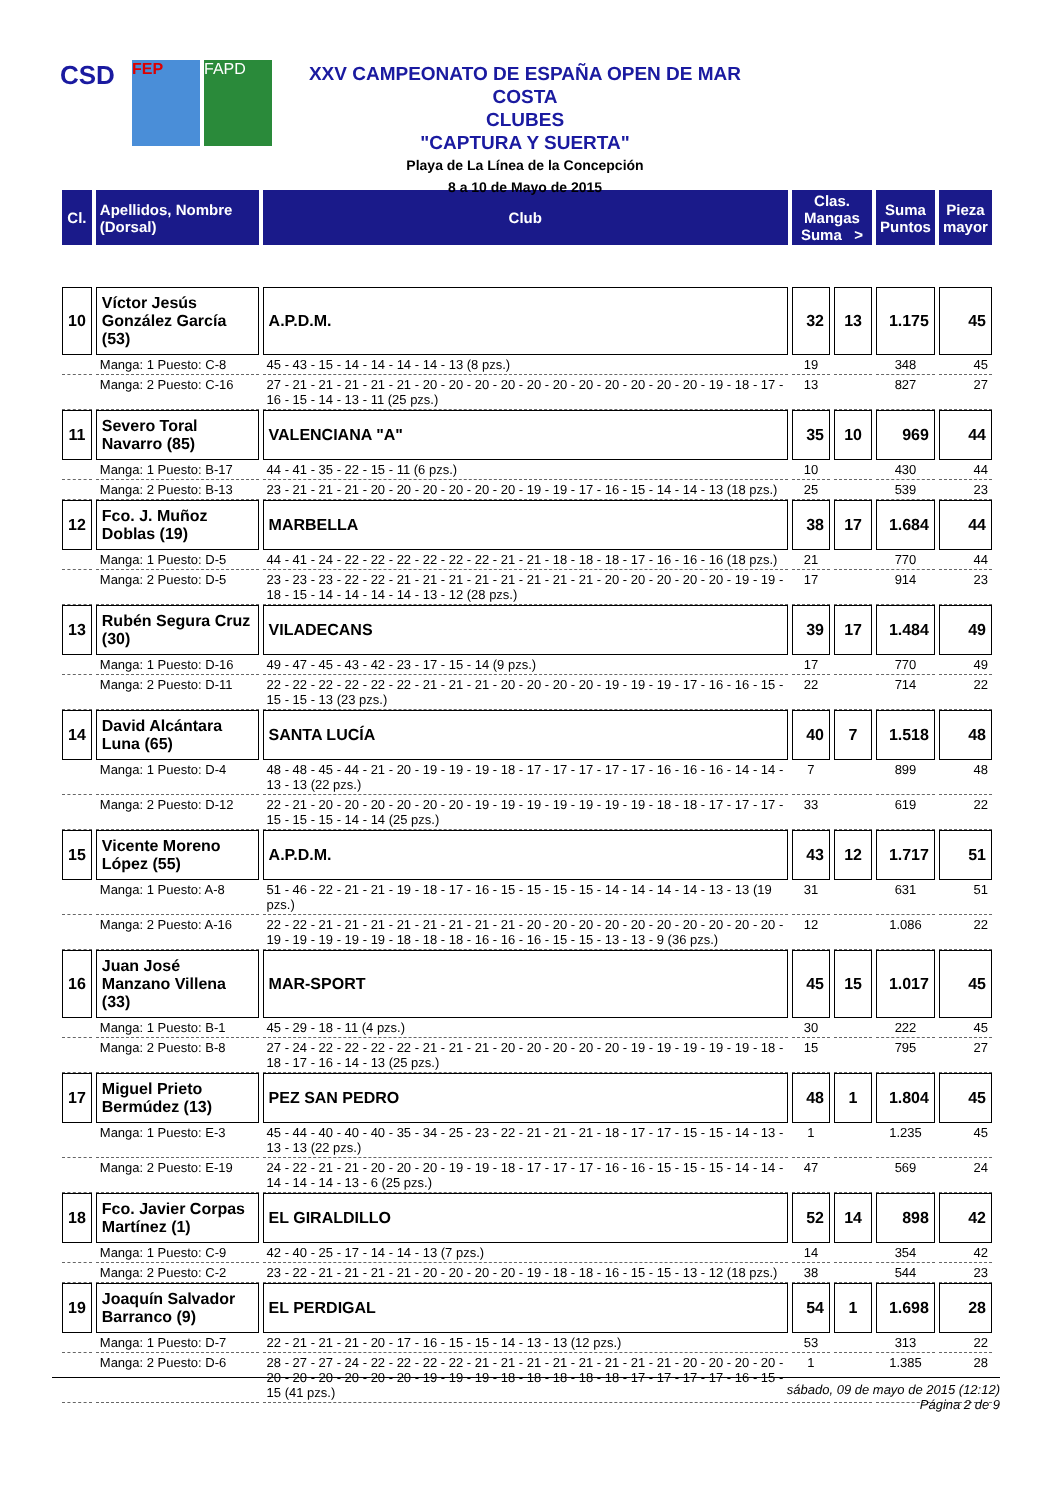CSD
FEP FAPD
XXV CAMPEONATO DE ESPAÑA OPEN DE MAR COSTA
CLUBES
"CAPTURA Y SUERTA"
Playa de La Línea de la Concepción
8 a 10 de Mayo de 2015
| Cl. | Apellidos, Nombre (Dorsal) | Club | Clas. Mangas Suma > | | Suma Puntos | Pieza mayor |
| --- | --- | --- | --- | --- | --- | --- |
| 10 | Víctor Jesús González García (53) | A.P.D.M. | 32 | 13 | 1.175 | 45 |
| | Manga: 1 Puesto: C-8 | 45 - 43 - 15 - 14 - 14 - 14 - 14 - 13 (8 pzs.) | 19 | | 348 | 45 |
| | Manga: 2 Puesto: C-16 | 27 - 21 - 21 - 21 - 21 - 21 - 20 - 20 - 20 - 20 - 20 - 20 - 20 - 20 - 20 - 20 - 20 - 19 - 18 - 17 - 16 - 15 - 14 - 13 - 11 (25 pzs.) | 13 | | 827 | 27 |
| 11 | Severo Toral Navarro (85) | VALENCIANA "A" | 35 | 10 | 969 | 44 |
| | Manga: 1 Puesto: B-17 | 44 - 41 - 35 - 22 - 15 - 11 (6 pzs.) | 10 | | 430 | 44 |
| | Manga: 2 Puesto: B-13 | 23 - 21 - 21 - 21 - 20 - 20 - 20 - 20 - 20 - 20 - 19 - 19 - 17 - 16 - 15 - 14 - 14 - 13 (18 pzs.) | 25 | | 539 | 23 |
| 12 | Fco. J. Muñoz Doblas (19) | MARBELLA | 38 | 17 | 1.684 | 44 |
| | Manga: 1 Puesto: D-5 | 44 - 41 - 24 - 22 - 22 - 22 - 22 - 22 - 22 - 21 - 21 - 18 - 18 - 18 - 17 - 16 - 16 - 16 (18 pzs.) | 21 | | 770 | 44 |
| | Manga: 2 Puesto: D-5 | 23 - 23 - 23 - 22 - 22 - 21 - 21 - 21 - 21 - 21 - 21 - 21 - 21 - 20 - 20 - 20 - 20 - 20 - 19 - 19 - 18 - 15 - 14 - 14 - 14 - 14 - 13 - 12 (28 pzs.) | 17 | | 914 | 23 |
| 13 | Rubén Segura Cruz (30) | VILADECANS | 39 | 17 | 1.484 | 49 |
| | Manga: 1 Puesto: D-16 | 49 - 47 - 45 - 43 - 42 - 23 - 17 - 15 - 14 (9 pzs.) | 17 | | 770 | 49 |
| | Manga: 2 Puesto: D-11 | 22 - 22 - 22 - 22 - 22 - 22 - 21 - 21 - 21 - 20 - 20 - 20 - 20 - 19 - 19 - 19 - 17 - 16 - 16 - 15 - 15 - 15 - 13 (23 pzs.) | 22 | | 714 | 22 |
| 14 | David Alcántara Luna (65) | SANTA LUCÍA | 40 | 7 | 1.518 | 48 |
| | Manga: 1 Puesto: D-4 | 48 - 48 - 45 - 44 - 21 - 20 - 19 - 19 - 19 - 18 - 17 - 17 - 17 - 17 - 17 - 16 - 16 - 16 - 14 - 14 - 13 - 13 (22 pzs.) | 7 | | 899 | 48 |
| | Manga: 2 Puesto: D-12 | 22 - 21 - 20 - 20 - 20 - 20 - 20 - 20 - 19 - 19 - 19 - 19 - 19 - 19 - 19 - 18 - 18 - 17 - 17 - 17 - 15 - 15 - 15 - 14 - 14 (25 pzs.) | 33 | | 619 | 22 |
| 15 | Vicente Moreno López (55) | A.P.D.M. | 43 | 12 | 1.717 | 51 |
| | Manga: 1 Puesto: A-8 | 51 - 46 - 22 - 21 - 21 - 19 - 18 - 17 - 16 - 15 - 15 - 15 - 15 - 14 - 14 - 14 - 14 - 13 - 13 (19 pzs.) | 31 | | 631 | 51 |
| | Manga: 2 Puesto: A-16 | 22 - 22 - 21 - 21 - 21 - 21 - 21 - 21 - 21 - 21 - 20 - 20 - 20 - 20 - 20 - 20 - 20 - 20 - 20 - 20 - 19 - 19 - 19 - 19 - 19 - 18 - 18 - 18 - 16 - 16 - 16 - 15 - 15 - 13 - 13 - 9 (36 pzs.) | 12 | | 1.086 | 22 |
| 16 | Juan José Manzano Villena (33) | MAR-SPORT | 45 | 15 | 1.017 | 45 |
| | Manga: 1 Puesto: B-1 | 45 - 29 - 18 - 11 (4 pzs.) | 30 | | 222 | 45 |
| | Manga: 2 Puesto: B-8 | 27 - 24 - 22 - 22 - 22 - 22 - 21 - 21 - 21 - 20 - 20 - 20 - 20 - 20 - 19 - 19 - 19 - 19 - 19 - 18 - 18 - 17 - 16 - 14 - 13 (25 pzs.) | 15 | | 795 | 27 |
| 17 | Miguel Prieto Bermúdez (13) | PEZ SAN PEDRO | 48 | 1 | 1.804 | 45 |
| | Manga: 1 Puesto: E-3 | 45 - 44 - 40 - 40 - 40 - 35 - 34 - 25 - 23 - 22 - 21 - 21 - 21 - 18 - 17 - 17 - 15 - 15 - 14 - 13 - 13 - 13 (22 pzs.) | 1 | | 1.235 | 45 |
| | Manga: 2 Puesto: E-19 | 24 - 22 - 21 - 21 - 20 - 20 - 20 - 19 - 19 - 18 - 17 - 17 - 17 - 16 - 16 - 15 - 15 - 15 - 14 - 14 - 14 - 14 - 14 - 13 - 6 (25 pzs.) | 47 | | 569 | 24 |
| 18 | Fco. Javier Corpas Martínez (1) | EL GIRALDILLO | 52 | 14 | 898 | 42 |
| | Manga: 1 Puesto: C-9 | 42 - 40 - 25 - 17 - 14 - 14 - 13 (7 pzs.) | 14 | | 354 | 42 |
| | Manga: 2 Puesto: C-2 | 23 - 22 - 21 - 21 - 21 - 21 - 20 - 20 - 20 - 20 - 19 - 18 - 18 - 16 - 15 - 15 - 13 - 12 (18 pzs.) | 38 | | 544 | 23 |
| 19 | Joaquín Salvador Barranco (9) | EL PERDIGAL | 54 | 1 | 1.698 | 28 |
| | Manga: 1 Puesto: D-7 | 22 - 21 - 21 - 21 - 20 - 17 - 16 - 15 - 15 - 14 - 13 - 13 (12 pzs.) | 53 | | 313 | 22 |
| | Manga: 2 Puesto: D-6 | 28 - 27 - 27 - 24 - 22 - 22 - 22 - 22 - 21 - 21 - 21 - 21 - 21 - 21 - 21 - 21 - 20 - 20 - 20 - 20 - 20 - 20 - 20 - 20 - 20 - 20 - 19 - 19 - 19 - 18 - 18 - 18 - 18 - 18 - 17 - 17 - 17 - 17 - 16 - 15 - 15 (41 pzs.) | 1 | | 1.385 | 28 |
sábado, 09 de mayo de 2015 (12:12)
Página 2 de 9